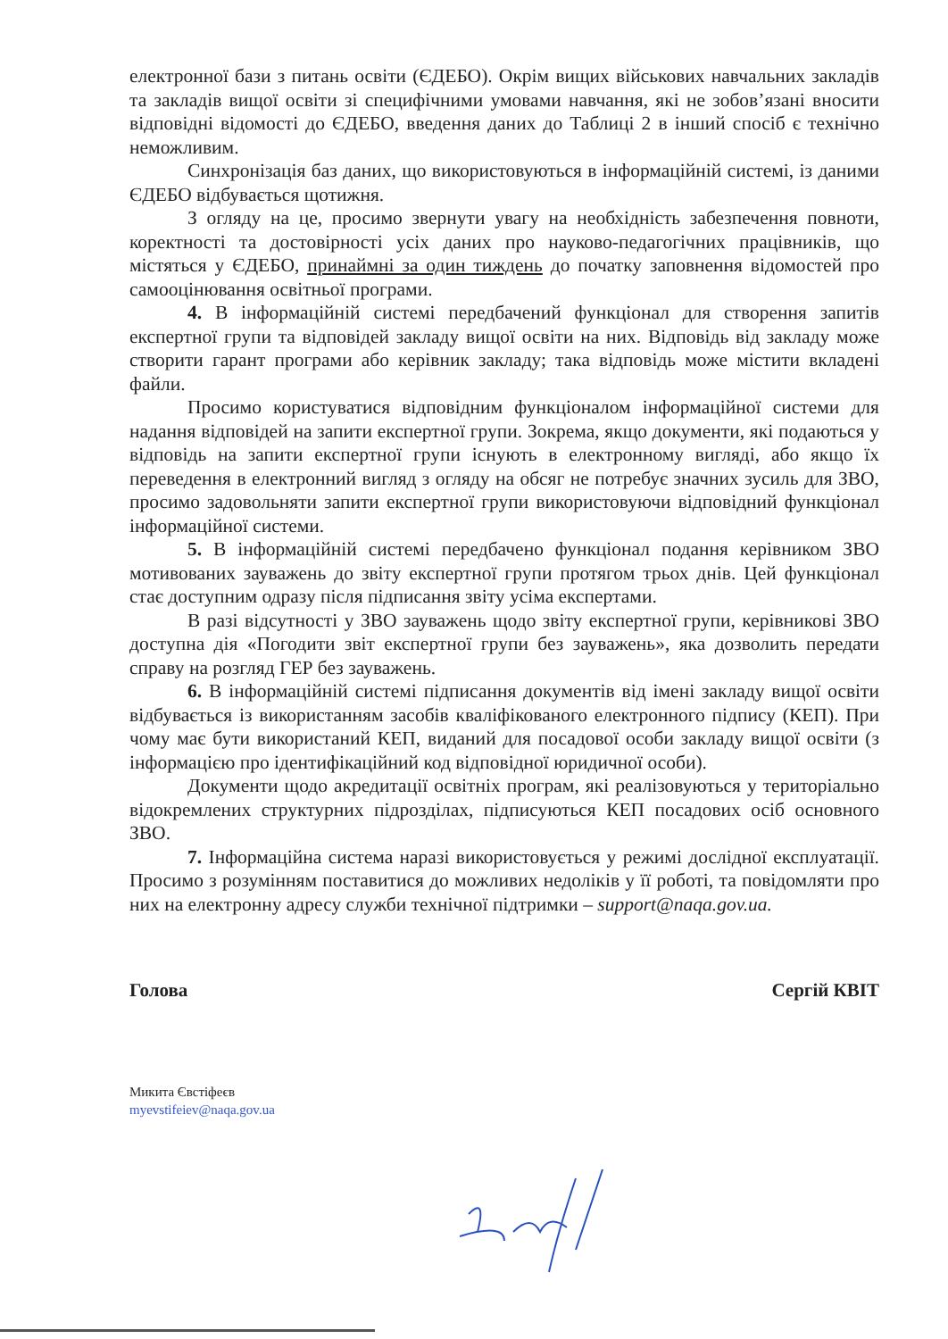електронної бази з питань освіти (ЄДЕБО). Окрім вищих військових навчальних закладів та закладів вищої освіти зі специфічними умовами навчання, які не зобов’язані вносити відповідні відомості до ЄДЕБО, введення даних до Таблиці 2 в інший спосіб є технічно неможливим.
Синхронізація баз даних, що використовуються в інформаційній системі, із даними ЄДЕБО відбувається щотижня.
З огляду на це, просимо звернути увагу на необхідність забезпечення повноти, коректності та достовірності усіх даних про науково-педагогічних працівників, що містяться у ЄДЕБО, принаймні за один тиждень до початку заповнення відомостей про самооцінювання освітньої програми.
4. В інформаційній системі передбачений функціонал для створення запитів експертної групи та відповідей закладу вищої освіти на них. Відповідь від закладу може створити гарант програми або керівник закладу; така відповідь може містити вкладені файли.
Просимо користуватися відповідним функціоналом інформаційної системи для надання відповідей на запити експертної групи. Зокрема, якщо документи, які подаються у відповідь на запити експертної групи існують в електронному вигляді, або якщо їх переведення в електронний вигляд з огляду на обсяг не потребує значних зусиль для ЗВО, просимо задовольняти запити експертної групи використовуючи відповідний функціонал інформаційної системи.
5. В інформаційній системі передбачено функціонал подання керівником ЗВО мотивованих зауважень до звіту експертної групи протягом трьох днів. Цей функціонал стає доступним одразу після підписання звіту усіма експертами.
В разі відсутності у ЗВО зауважень щодо звіту експертної групи, керівникові ЗВО доступна дія «Погодити звіт експертної групи без зауважень», яка дозволить передати справу на розгляд ГЕР без зауважень.
6. В інформаційній системі підписання документів від імені закладу вищої освіти відбувається із використанням засобів кваліфікованого електронного підпису (КЕП). При чому має бути використаний КЕП, виданий для посадової особи закладу вищої освіти (з інформацією про ідентифікаційний код відповідної юридичної особи).
Документи щодо акредитації освітніх програм, які реалізовуються у територіально відокремлених структурних підрозділах, підписуються КЕП посадових осіб основного ЗВО.
7. Інформаційна система наразі використовується у режимі дослідної експлуатації. Просимо з розумінням поставитися до можливих недоліків у її роботі, та повідомляти про них на електронну адресу служби технічної підтримки – support@naqa.gov.ua.
Голова Сергій КВІТ
Микита Євстіфеєв
myevstifeiev@naqa.gov.ua